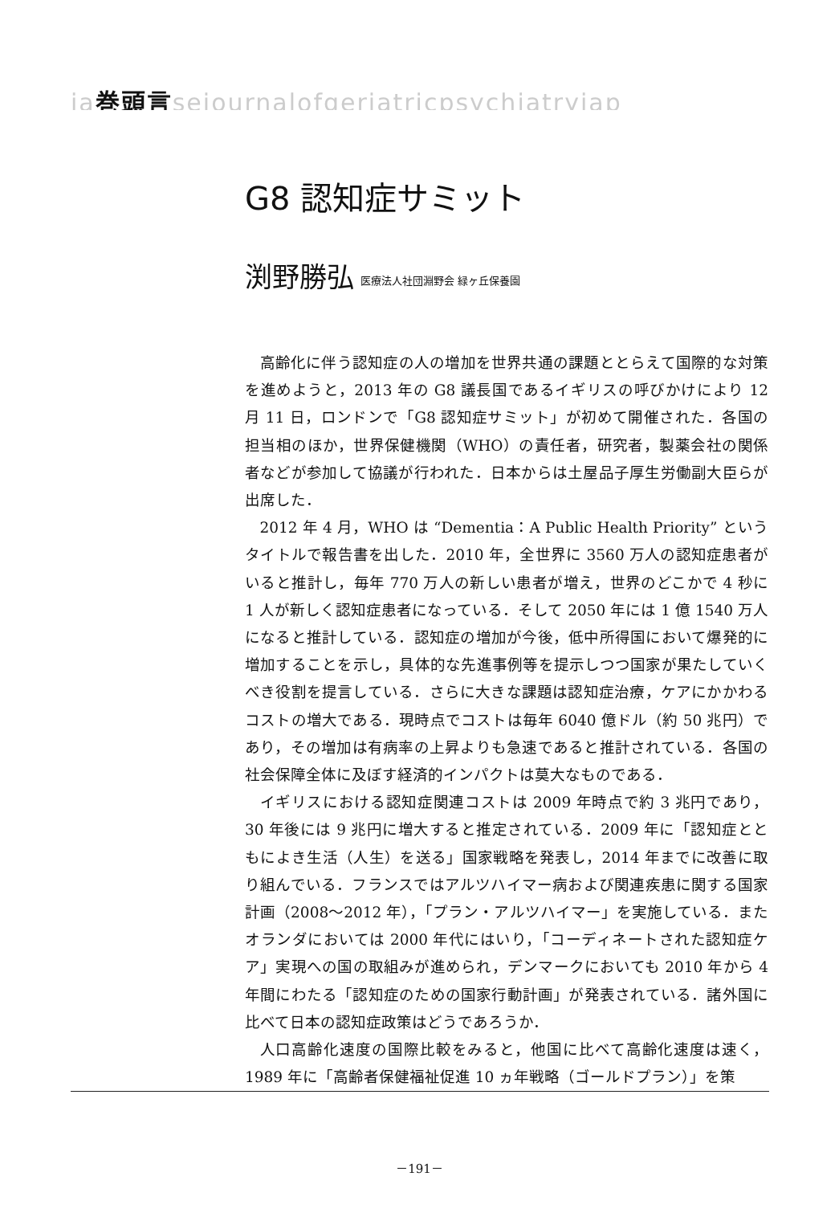ja巻頭言sejournalofgeriatricpsychiatryjap
G8 認知症サミット
渕野勝弘 医療法人社団淵野会 緑ヶ丘保養園
高齢化に伴う認知症の人の増加を世界共通の課題ととらえて国際的な対策を進めようと，2013 年の G8 議長国であるイギリスの呼びかけにより 12 月 11 日，ロンドンで「G8 認知症サミット」が初めて開催された．各国の担当相のほか，世界保健機関（WHO）の責任者，研究者，製薬会社の関係者などが参加して協議が行われた．日本からは土屋品子厚生労働副大臣らが出席した．
2012 年 4 月，WHO は “Dementia：A Public Health Priority” というタイトルで報告書を出した．2010 年，全世界に 3560 万人の認知症患者がいると推計し，毎年 770 万人の新しい患者が増え，世界のどこかで 4 秒に 1 人が新しく認知症患者になっている．そして 2050 年には 1 億 1540 万人になると推計している．認知症の増加が今後，低中所得国において爆発的に増加することを示し，具体的な先進事例等を提示しつつ国家が果たしていくべき役割を提言している．さらに大きな課題は認知症治療，ケアにかかわるコストの増大である．現時点でコストは毎年 6040 億ドル（約 50 兆円）であり，その増加は有病率の上昇よりも急速であると推計されている．各国の社会保障全体に及ぼす経済的インパクトは莫大なものである．
イギリスにおける認知症関連コストは 2009 年時点で約 3 兆円であり，30 年後には 9 兆円に増大すると推定されている．2009 年に「認知症とともによき生活（人生）を送る」国家戦略を発表し，2014 年までに改善に取り組んでいる．フランスではアルツハイマー病および関連疾患に関する国家計画（2008〜2012 年），「プラン・アルツハイマー」を実施している．またオランダにおいては 2000 年代にはいり，「コーディネートされた認知症ケア」実現への国の取組みが進められ，デンマークにおいても 2010 年から 4 年間にわたる「認知症のための国家行動計画」が発表されている．諸外国に比べて日本の認知症政策はどうであろうか．
人口高齢化速度の国際比較をみると，他国に比べて高齢化速度は速く，1989 年に「高齢者保健福祉促進 10 ヵ年戦略（ゴールドプラン）」を策
－191－